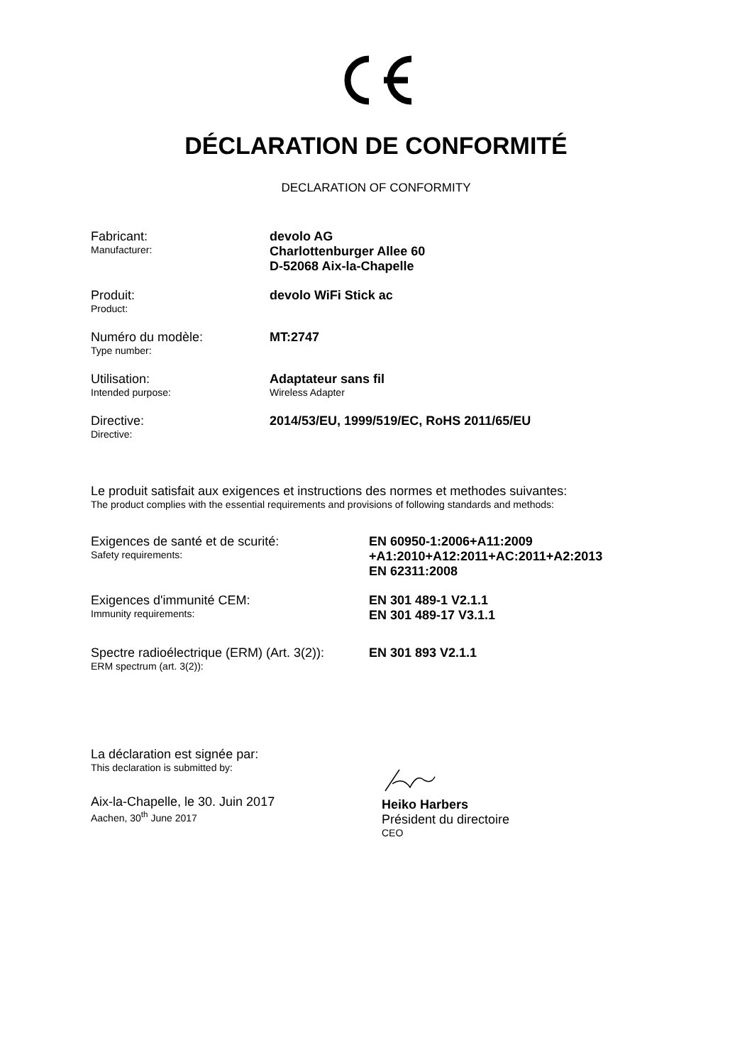DÉCLARATION DE CONFORMITÉ
DECLARATION OF CONFORMITY
Fabricant:
Manufacturer:
devolo AG
Charlottenburger Allee 60
D-52068 Aix-la-Chapelle
Produit:
Product:
devolo WiFi Stick ac
Numéro du modèle:
Type number:
MT:2747
Utilisation:
Intended purpose:
Adaptateur sans fil
Wireless Adapter
Directive:
Directive:
2014/53/EU, 1999/519/EC, RoHS 2011/65/EU
Le produit satisfait aux exigences et instructions des normes et methodes suivantes:
The product complies with the essential requirements and provisions of following standards and methods:
Exigences de santé et de scurité:
Safety requirements:
EN 60950-1:2006+A11:2009
+A1:2010+A12:2011+AC:2011+A2:2013
EN 62311:2008
Exigences d'immunité CEM:
Immunity requirements:
EN 301 489-1 V2.1.1
EN 301 489-17 V3.1.1
Spectre radioélectrique (ERM) (Art. 3(2)):
ERM spectrum (art. 3(2)):
EN 301 893 V2.1.1
La déclaration est signée par:
This declaration is submitted by:
Aix-la-Chapelle, le 30. Juin 2017
Aachen, 30<sup>th</sup> June 2017
Heiko Harbers
Président du directoire
CEO